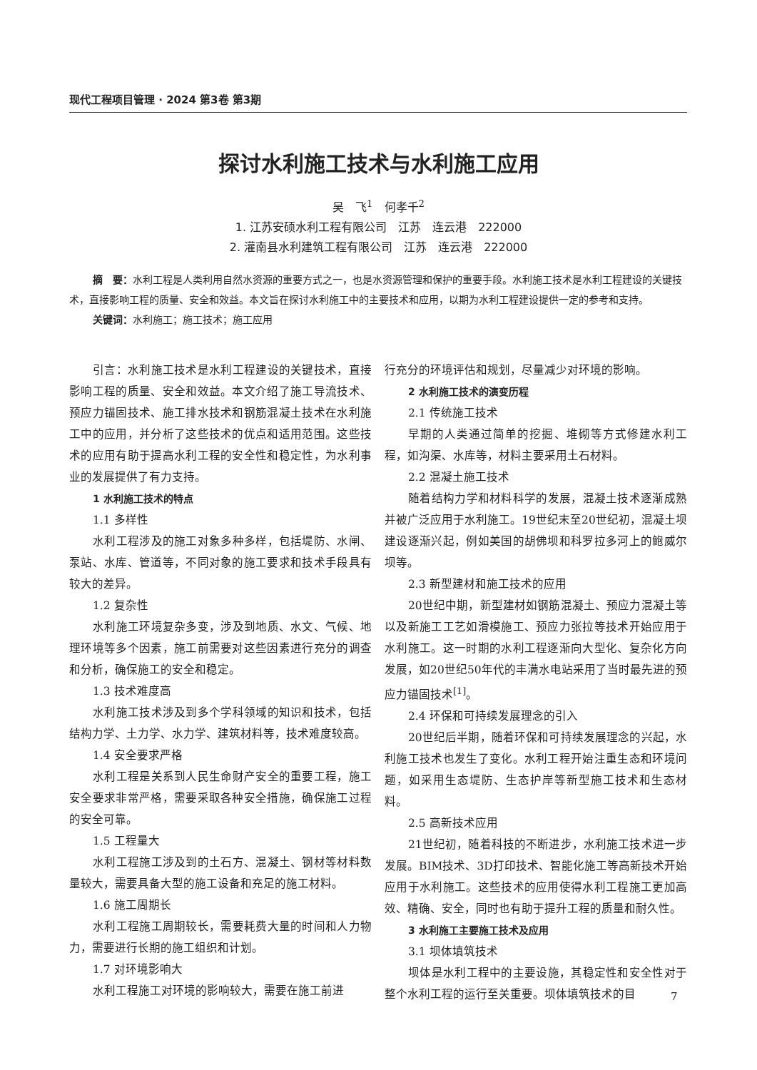现代工程项目管理 · 2024 第3卷 第3期
探讨水利施工技术与水利施工应用
吴　飞<sup>1</sup>　何孝千<sup>2</sup>
1. 江苏安硕水利工程有限公司　江苏　连云港　222000
2. 灌南县水利建筑工程有限公司　江苏　连云港　222000
摘　要：水利工程是人类利用自然水资源的重要方式之一，也是水资源管理和保护的重要手段。水利施工技术是水利工程建设的关键技术，直接影响工程的质量、安全和效益。本文旨在探讨水利施工中的主要技术和应用，以期为水利工程建设提供一定的参考和支持。
关键词：水利施工；施工技术；施工应用
引言：水利施工技术是水利工程建设的关键技术，直接影响工程的质量、安全和效益。本文介绍了施工导流技术、预应力锚固技术、施工排水技术和钢筋混凝土技术在水利施工中的应用，并分析了这些技术的优点和适用范围。这些技术的应用有助于提高水利工程的安全性和稳定性，为水利事业的发展提供了有力支持。
1 水利施工技术的特点
1.1 多样性
水利工程涉及的施工对象多种多样，包括堤防、水闸、泵站、水库、管道等，不同对象的施工要求和技术手段具有较大的差异。
1.2 复杂性
水利施工环境复杂多变，涉及到地质、水文、气候、地理环境等多个因素，施工前需要对这些因素进行充分的调查和分析，确保施工的安全和稳定。
1.3 技术难度高
水利施工技术涉及到多个学科领域的知识和技术，包括结构力学、土力学、水力学、建筑材料等，技术难度较高。
1.4 安全要求严格
水利工程是关系到人民生命财产安全的重要工程，施工安全要求非常严格，需要采取各种安全措施，确保施工过程的安全可靠。
1.5 工程量大
水利工程施工涉及到的土石方、混凝土、钢材等材料数量较大，需要具备大型的施工设备和充足的施工材料。
1.6 施工周期长
水利工程施工周期较长，需要耗费大量的时间和人力物力，需要进行长期的施工组织和计划。
1.7 对环境影响大
水利工程施工对环境的影响较大，需要在施工前进
行充分的环境评估和规划，尽量减少对环境的影响。
2 水利施工技术的演变历程
2.1 传统施工技术
早期的人类通过简单的挖掘、堆砌等方式修建水利工程，如沟渠、水库等，材料主要采用土石材料。
2.2 混凝土施工技术
随着结构力学和材料科学的发展，混凝土技术逐渐成熟并被广泛应用于水利施工。19世纪末至20世纪初，混凝土坝建设逐渐兴起，例如美国的胡佛坝和科罗拉多河上的鲍威尔坝等。
2.3 新型建材和施工技术的应用
20世纪中期，新型建材如钢筋混凝土、预应力混凝土等以及新施工工艺如滑模施工、预应力张拉等技术开始应用于水利施工。这一时期的水利工程逐渐向大型化、复杂化方向发展，如20世纪50年代的丰满水电站采用了当时最先进的预应力锚固技术<sup>[1]</sup>。
2.4 环保和可持续发展理念的引入
20世纪后半期，随着环保和可持续发展理念的兴起，水利施工技术也发生了变化。水利工程开始注重生态和环境问题，如采用生态堤防、生态护岸等新型施工技术和生态材料。
2.5 高新技术应用
21世纪初，随着科技的不断进步，水利施工技术进一步发展。BIM技术、3D打印技术、智能化施工等高新技术开始应用于水利施工。这些技术的应用使得水利工程施工更加高效、精确、安全，同时也有助于提升工程的质量和耐久性。
3 水利施工主要施工技术及应用
3.1 坝体填筑技术
坝体是水利工程中的主要设施，其稳定性和安全性对于整个水利工程的运行至关重要。坝体填筑技术的目
7